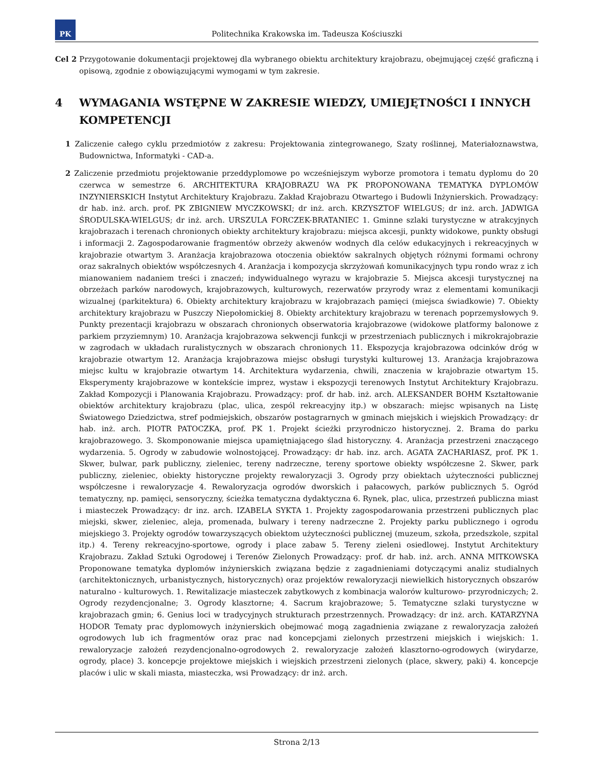PK
Politechnika Krakowska im. Tadeusza Kościuszki
Cel 2 Przygotowanie dokumentacji projektowej dla wybranego obiektu architektury krajobrazu, obejmującej część graficzną i opisową, zgodnie z obowiązującymi wymogami w tym zakresie.
4 WYMAGANIA WSTĘPNE W ZAKRESIE WIEDZY, UMIEJĘTNOŚCI I INNYCH KOMPETENCJI
1 Zaliczenie całego cyklu przedmiotów z zakresu: Projektowania zintegrowanego, Szaty roślinnej, Materiałoznawstwa, Budownictwa, Informatyki - CAD-a.
2 Zaliczenie przedmiotu projektowanie przeddyplomowe po wcześniejszym wyborze promotora i tematu dyplomu do 20 czerwca w semestrze 6. ARCHITEKTURA KRAJOBRAZU WA PK PROPONOWANA TEMATYKA DYPLOMÓW INZYNIERSKICH Instytut Architektury Krajobrazu. Zakład Krajobrazu Otwartego i Budowli Inżynierskich. Prowadzący: dr hab. inż. arch. prof. PK ZBIGNIEW MYCZKOWSKI; dr inż. arch. KRZYSZTOF WIELGUS; dr inż. arch. JADWIGA ŚRODULSKA-WIELGUS; dr inż. arch. URSZULA FORCZEK-BRATANIEC 1. Gminne szlaki turystyczne w atrakcyjnych krajobrazach i terenach chronionych obiekty architektury krajobrazu: miejsca akcesji, punkty widokowe, punkty obsługi i informacji 2. Zagospodarowanie fragmentów obrzeży akwenów wodnych dla celów edukacyjnych i rekreacyjnych w krajobrazie otwartym 3. Aranżacja krajobrazowa otoczenia obiektów sakralnych objętych różnymi formami ochrony oraz sakralnych obiektów współczesnych 4. Aranżacja i kompozycja skrzyżowań komunikacyjnych typu rondo wraz z ich mianowaniem nadaniem treści i znaczeń; indywidualnego wyrazu w krajobrazie 5. Miejsca akcesji turystycznej na obrzeżach parków narodowych, krajobrazowych, kulturowych, rezerwatów przyrody wraz z elementami komunikacji wizualnej (parkitektura) 6. Obiekty architektury krajobrazu w krajobrazach pamięci (miejsca świadkowie) 7. Obiekty architektury krajobrazu w Puszczy Niepołomickiej 8. Obiekty architektury krajobrazu w terenach poprzemysłowych 9. Punkty prezentacji krajobrazu w obszarach chronionych obserwatoria krajobrazowe (widokowe platformy balonowe z parkiem przyziemnym) 10. Aranżacja krajobrazowa sekwencji funkcji w przestrzeniach publicznych i mikrokrajobrazie w zagrodach w układach ruralistycznych w obszarach chronionych 11. Ekspozycja krajobrazowa odcinków dróg w krajobrazie otwartym 12. Aranżacja krajobrazowa miejsc obsługi turystyki kulturowej 13. Aranżacja krajobrazowa miejsc kultu w krajobrazie otwartym 14. Architektura wydarzenia, chwili, znaczenia w krajobrazie otwartym 15. Eksperymenty krajobrazowe w kontekście imprez, wystaw i ekspozycji terenowych Instytut Architektury Krajobrazu. Zakład Kompozycji i Planowania Krajobrazu. Prowadzący: prof. dr hab. inż. arch. ALEKSANDER BOHM Kształtowanie obiektów architektury krajobrazu (plac, ulica, zespól rekreacyjny itp.) w obszarach: miejsc wpisanych na Listę Światowego Dziedzictwa, stref podmiejskich, obszarów postagrarnych w gminach miejskich i wiejskich Prowadzący: dr hab. inż. arch. PIOTR PATOCZKA, prof. PK 1. Projekt ścieżki przyrodniczo historycznej. 2. Brama do parku krajobrazowego. 3. Skomponowanie miejsca upamiętniającego ślad historyczny. 4. Aranżacja przestrzeni znaczącego wydarzenia. 5. Ogrody w zabudowie wolnostojącej. Prowadzący: dr hab. inz. arch. AGATA ZACHARIASZ, prof. PK 1. Skwer, bulwar, park publiczny, zieleniec, tereny nadrzeczne, tereny sportowe obiekty współczesne 2. Skwer, park publiczny, zieleniec, obiekty historyczne projekty rewaloryzacji 3. Ogrody przy obiektach użyteczności publicznej współczesne i rewaloryzacje 4. Rewaloryzacja ogrodów dworskich i pałacowych, parków publicznych 5. Ogród tematyczny, np. pamięci, sensoryczny, ścieżka tematyczna dydaktyczna 6. Rynek, plac, ulica, przestrzeń publiczna miast i miasteczek Prowadzący: dr inz. arch. IZABELA SYKTA 1. Projekty zagospodarowania przestrzeni publicznych plac miejski, skwer, zieleniec, aleja, promenada, bulwary i tereny nadrzeczne 2. Projekty parku publicznego i ogrodu miejskiego 3. Projekty ogrodów towarzyszących obiektom użyteczności publicznej (muzeum, szkoła, przedszkole, szpital itp.) 4. Tereny rekreacyjno-sportowe, ogrody i place zabaw 5. Tereny zieleni osiedlowej. Instytut Architektury Krajobrazu. Zakład Sztuki Ogrodowej i Terenów Zielonych Prowadzący: prof. dr hab. inż. arch. ANNA MITKOWSKA Proponowane tematyka dyplomów inżynierskich związana będzie z zagadnieniami dotyczącymi analiz studialnych (architektonicznych, urbanistycznych, historycznych) oraz projektów rewaloryzacji niewielkich historycznych obszarów naturalno - kulturowych. 1. Rewitalizacje miasteczek zabytkowych z kombinacja walorów kulturowo- przyrodniczych; 2. Ogrody rezydencjonalne; 3. Ogrody klasztorne; 4. Sacrum krajobrazowe; 5. Tematyczne szlaki turystyczne w krajobrazach gmin; 6. Genius loci w tradycyjnych strukturach przestrzennych. Prowadzący: dr inż. arch. KATARZYNA HODOR Tematy prac dyplomowych inżynierskich obejmować mogą zagadnienia związane z rewaloryzacja założeń ogrodowych lub ich fragmentów oraz prac nad koncepcjami zielonych przestrzeni miejskich i wiejskich: 1. rewaloryzacje założeń rezydencjonalno-ogrodowych 2. rewaloryzacje założeń klasztorno-ogrodowych (wirydarze, ogrody, place) 3. koncepcje projektowe miejskich i wiejskich przestrzeni zielonych (place, skwery, paki) 4. koncepcje placów i ulic w skali miasta, miasteczka, wsi Prowadzący: dr inż. arch.
Strona 2/13